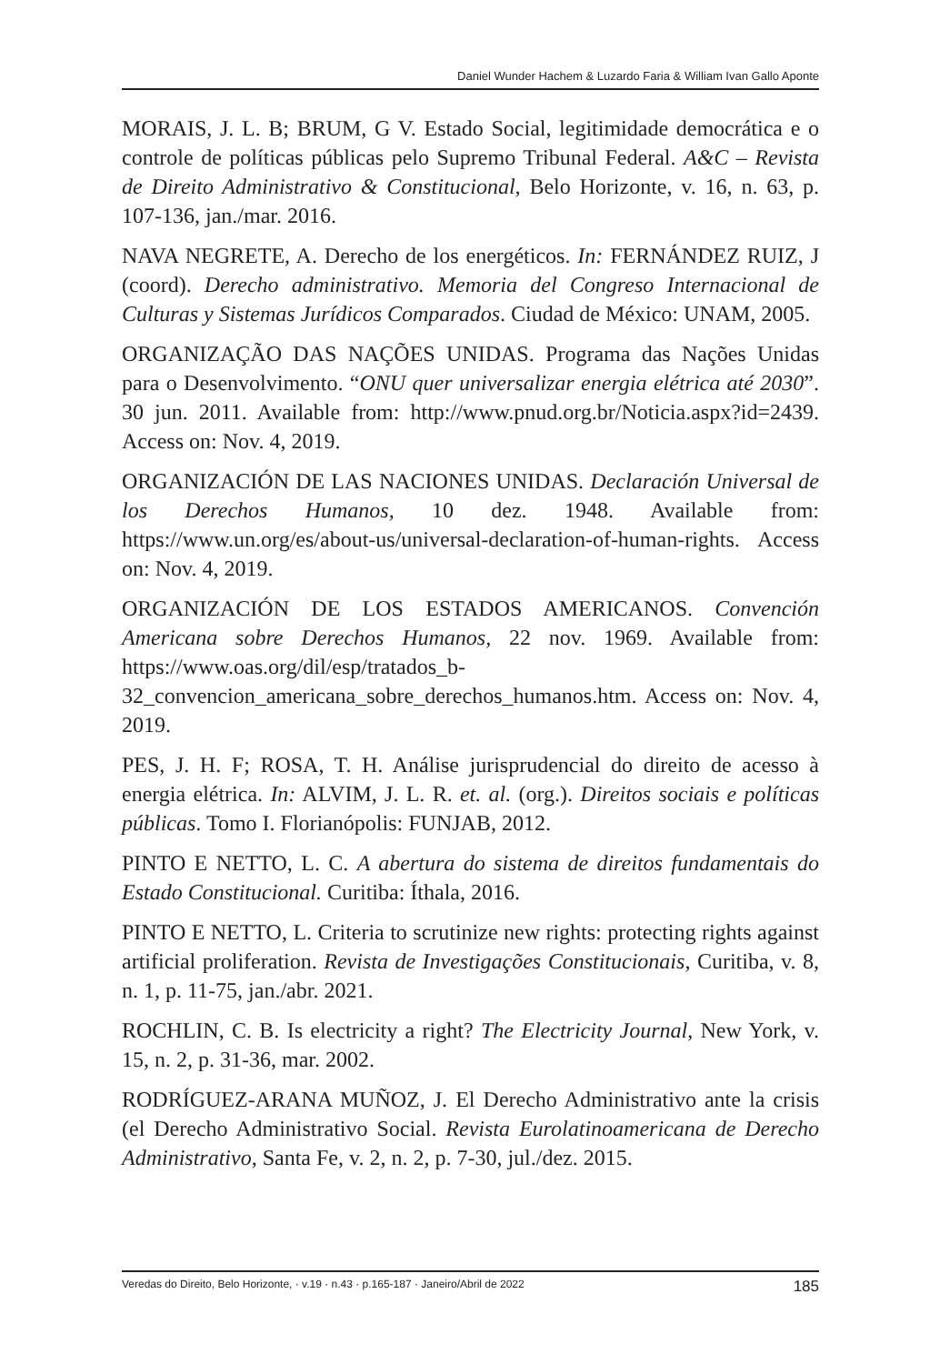Daniel Wunder Hachem & Luzardo Faria & William Ivan Gallo Aponte
MORAIS, J. L. B; BRUM, G V. Estado Social, legitimidade democrática e o controle de políticas públicas pelo Supremo Tribunal Federal. A&C – Revista de Direito Administrativo & Constitucional, Belo Horizonte, v. 16, n. 63, p. 107-136, jan./mar. 2016.
NAVA NEGRETE, A. Derecho de los energéticos. In: FERNÁNDEZ RUIZ, J (coord). Derecho administrativo. Memoria del Congreso Internacional de Culturas y Sistemas Jurídicos Comparados. Ciudad de México: UNAM, 2005.
ORGANIZAÇÃO DAS NAÇÕES UNIDAS. Programa das Nações Unidas para o Desenvolvimento. “ONU quer universalizar energia elétrica até 2030”. 30 jun. 2011. Available from: http://www.pnud.org.br/Noticia.aspx?id=2439. Access on: Nov. 4, 2019.
ORGANIZACIÓN DE LAS NACIONES UNIDAS. Declaración Universal de los Derechos Humanos, 10 dez. 1948. Available from: https://www.un.org/es/about-us/universal-declaration-of-human-rights. Access on: Nov. 4, 2019.
ORGANIZACIÓN DE LOS ESTADOS AMERICANOS. Convención Americana sobre Derechos Humanos, 22 nov. 1969. Available from: https://www.oas.org/dil/esp/tratados_b-32_convencion_americana_sobre_derechos_humanos.htm. Access on: Nov. 4, 2019.
PES, J. H. F; ROSA, T. H. Análise jurisprudencial do direito de acesso à energia elétrica. In: ALVIM, J. L. R. et. al. (org.). Direitos sociais e políticas públicas. Tomo I. Florianópolis: FUNJAB, 2012.
PINTO E NETTO, L. C. A abertura do sistema de direitos fundamentais do Estado Constitucional. Curitiba: Íthala, 2016.
PINTO E NETTO, L. Criteria to scrutinize new rights: protecting rights against artificial proliferation. Revista de Investigações Constitucionais, Curitiba, v. 8, n. 1, p. 11-75, jan./abr. 2021.
ROCHLIN, C. B. Is electricity a right? The Electricity Journal, New York, v. 15, n. 2, p. 31-36, mar. 2002.
RODRÍGUEZ-ARANA MUÑOZ, J. El Derecho Administrativo ante la crisis (el Derecho Administrativo Social. Revista Eurolatinoamericana de Derecho Administrativo, Santa Fe, v. 2, n. 2, p. 7-30, jul./dez. 2015.
Veredas do Direito, Belo Horizonte, · v.19 · n.43 · p.165-187 · Janeiro/Abril de 2022 185